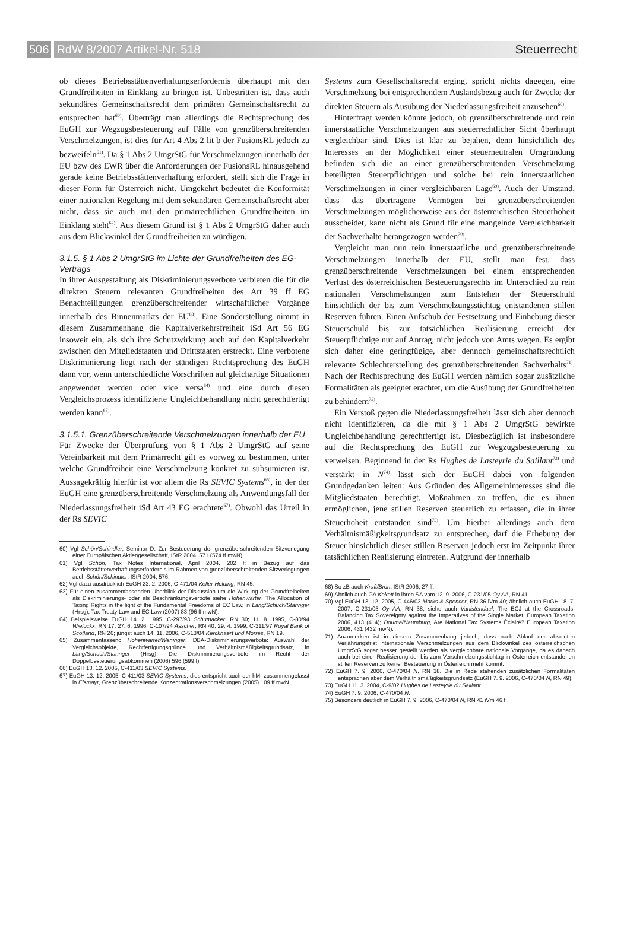506 RdW 8/2007 Artikel-Nr. 518 Steuerrecht
ob dieses Betriebsstättenverhaftungserfordernis überhaupt mit den Grundfreiheiten in Einklang zu bringen ist. Unbestritten ist, dass auch sekundäres Gemeinschaftsrecht dem primären Gemeinschaftsrecht zu entsprechen hat<sup>60)</sup>. Überträgt man allerdings die Rechtsprechung des EuGH zur Wegzugsbesteuerung auf Fälle von grenzüberschreitenden Verschmelzungen, ist dies für Art 4 Abs 2 lit b der FusionsRL jedoch zu bezweifeln<sup>61)</sup>. Da § 1 Abs 2 UmgrStG für Verschmelzungen innerhalb der EU bzw des EWR über die Anforderungen der FusionsRL hinausgehend gerade keine Betriebsstättenverhaftung erfordert, stellt sich die Frage in dieser Form für Österreich nicht. Umgekehrt bedeutet die Konformität einer nationalen Regelung mit dem sekundären Gemeinschaftsrecht aber nicht, dass sie auch mit den primärrechtlichen Grundfreiheiten im Einklang steht<sup>62)</sup>. Aus diesem Grund ist § 1 Abs 2 UmgrStG daher auch aus dem Blickwinkel der Grundfreiheiten zu würdigen.
3.1.5. § 1 Abs 2 UmgrStG im Lichte der Grundfreiheiten des EG-Vertrags
In ihrer Ausgestaltung als Diskriminierungsverbote verbieten die für die direkten Steuern relevanten Grundfreiheiten des Art 39 ff EG Benachteiligungen grenzüberschreitender wirtschaftlicher Vorgänge innerhalb des Binnenmarkts der EU<sup>63)</sup>. Eine Sonderstellung nimmt in diesem Zusammenhang die Kapitalverkehrsfreiheit iSd Art 56 EG insoweit ein, als sich ihre Schutzwirkung auch auf den Kapitalverkehr zwischen den Mitgliedstaaten und Drittstaaten erstreckt. Eine verbotene Diskriminierung liegt nach der ständigen Rechtsprechung des EuGH dann vor, wenn unterschiedliche Vorschriften auf gleichartige Situationen angewendet werden oder vice versa<sup>64)</sup> und eine durch diesen Vergleichsprozess identifizierte Ungleichbehandlung nicht gerechtfertigt werden kann<sup>65)</sup>.
3.1.5.1. Grenzüberschreitende Verschmelzungen innerhalb der EU
Für Zwecke der Überprüfung von § 1 Abs 2 UmgrStG auf seine Vereinbarkeit mit dem Primärrecht gilt es vorweg zu bestimmen, unter welche Grundfreiheit eine Verschmelzung konkret zu subsumieren ist. Aussagekräftig hierfür ist vor allem die Rs SEVIC Systems<sup>66)</sup>, in der der EuGH eine grenzüberschreitende Verschmelzung als Anwendungsfall der Niederlassungsfreiheit iSd Art 43 EG erachtete<sup>67)</sup>. Obwohl das Urteil in der Rs SEVIC
60) Vgl Schön/Schindler, Seminar D: Zur Besteuerung der grenzüberschreitenden Sitzverlegung einer Europäischen Aktiengesellschaft, IStR 2004, 571 (574 ff mwN).
61) Vgl Schön, Tax Notes International, April 2004, 202 f; in Bezug auf das Betriebsstättenverhaftungserfordernis im Rahmen von grenzüberschreitenden Sitzverlegungen auch Schön/Schindler, IStR 2004, 576.
62) Vgl dazu ausdrücklich EuGH 23. 2. 2006, C-471/04 Keller Holding, RN 45.
63) Für einen zusammenfassenden Überblick der Diskussion um die Wirkung der Grundfreiheiten als Diskriminierungs- oder als Beschränkungsverbote siehe Hohenwarter, The Allocation of Taxing Rights in the light of the Fundamental Freedoms of EC Law, in Lang/Schuch/Staringer (Hrsg), Tax Treaty Law and EC Law (2007) 83 (96 ff mwN).
64) Beispielsweise EuGH 14. 2. 1995, C-297/93 Schumacker, RN 30; 11. 8. 1995, C-80/94 Wielockx, RN 17; 27. 6. 1996, C-107/94 Asscher, RN 40; 29. 4. 1999, C-311/97 Royal Bank of Scotland, RN 26; jüngst auch 14. 11. 2006, C-513/04 Kerckhaert und Morres, RN 19.
65) Zusammenfassend Hohenwarter/Weninger, DBA-Diskriminierungsverbote: Auswahl der Vergleichsobjekte, Rechtfertigungsgründe und Verhältnismäßigkeitsgrundsatz, in Lang/Schuch/Staringer (Hrsg), Die Diskriminierungsverbote im Recht der Doppelbesteuerungsabkommen (2006) 596 (599 f).
66) EuGH 13. 12. 2005, C-411/03 SEVIC Systems.
67) EuGH 13. 12. 2005, C-411/03 SEVIC Systems; dies entspricht auch der hM, zusammengefasst in Eismayr, Grenzüberschreitende Konzentrationsverschmelzungen (2005) 109 ff mwN.
Systems zum Gesellschaftsrecht erging, spricht nichts dagegen, eine Verschmelzung bei entsprechendem Auslandsbezug auch für Zwecke der direkten Steuern als Ausübung der Niederlassungsfreiheit anzusehen<sup>68)</sup>.
Hinterfragt werden könnte jedoch, ob grenzüberschreitende und rein innerstaatliche Verschmelzungen aus steuerrechtlicher Sicht überhaupt vergleichbar sind. Dies ist klar zu bejahen, denn hinsichtlich des Interesses an der Möglichkeit einer steuerneutralen Umgründung befinden sich die an einer grenzüberschreitenden Verschmelzung beteiligten Steuerpflichtigen und solche bei rein innerstaatlichen Verschmelzungen in einer vergleichbaren Lage<sup>69)</sup>. Auch der Umstand, dass das übertragene Vermögen bei grenzüberschreitenden Verschmelzungen möglicherweise aus der österreichischen Steuerhoheit ausscheidet, kann nicht als Grund für eine mangelnde Vergleichbarkeit der Sachverhalte herangezogen werden<sup>70)</sup>.
Vergleicht man nun rein innerstaatliche und grenzüberschreitende Verschmelzungen innerhalb der EU, stellt man fest, dass grenzüberschreitende Verschmelzungen bei einem entsprechenden Verlust des österreichischen Besteuerungsrechts im Unterschied zu rein nationalen Verschmelzungen zum Entstehen der Steuerschuld hinsichtlich der bis zum Verschmelzungsstichtag entstandenen stillen Reserven führen. Einen Aufschub der Festsetzung und Einhebung dieser Steuerschuld bis zur tatsächlichen Realisierung erreicht der Steuerpflichtige nur auf Antrag, nicht jedoch von Amts wegen. Es ergibt sich daher eine geringfügige, aber dennoch gemeinschaftsrechtlich relevante Schlechterstellung des grenzüberschreitenden Sachverhalts<sup>71)</sup>. Nach der Rechtsprechung des EuGH werden nämlich sogar zusätzliche Formalitäten als geeignet erachtet, um die Ausübung der Grundfreiheiten zu behindern<sup>72)</sup>.
Ein Verstoß gegen die Niederlassungsfreiheit lässt sich aber dennoch nicht identifizieren, da die mit § 1 Abs 2 UmgrStG bewirkte Ungleichbehandlung gerechtfertigt ist. Diesbezüglich ist insbesondere auf die Rechtsprechung des EuGH zur Wegzugsbesteuerung zu verweisen. Beginnend in der Rs Hughes de Lasteyrie du Saillant<sup>73)</sup> und verstärkt in N<sup>74)</sup> lässt sich der EuGH dabei von folgenden Grundgedanken leiten: Aus Gründen des Allgemeininteresses sind die Mitgliedstaaten berechtigt, Maßnahmen zu treffen, die es ihnen ermöglichen, jene stillen Reserven steuerlich zu erfassen, die in ihrer Steuerhoheit entstanden sind<sup>75)</sup>. Um hierbei allerdings auch dem Verhältnismäßigkeitsgrundsatz zu entsprechen, darf die Erhebung der Steuer hinsichtlich dieser stillen Reserven jedoch erst im Zeitpunkt ihrer tatsächlichen Realisierung eintreten. Aufgrund der innerhalb
68) So zB auch Kraft/Bron, IStR 2006, 27 ff.
69) Ähnlich auch GA Kokott in ihren SA vom 12. 9. 2006, C-231/05 Oy AA, RN 41.
70) Vgl EuGH 13. 12. 2005, C-446/03 Marks & Spencer, RN 36 iVm 40; ähnlich auch EuGH 18. 7. 2007, C-231/05 Oy AA, RN 38; siehe auch Vanistendael, The ECJ at the Crossroads: Balancing Tax Sovereignty against the Imperatives of the Single Market, European Taxation 2006, 413 (414); Douma/Naumburg, Are National Tax Systems Éclairé? European Taxation 2006, 431 (432 mwN).
71) Anzumerken ist in diesem Zusammenhang jedoch, dass nach Ablauf der absoluten Verjährungsfrist internationale Verschmelzungen aus dem Blickwinkel des österreichschen UmgrStG sogar besser gestellt werden als vergleichbare nationale Vorgänge, da es danach auch bei einer Realisierung der bis zum Verschmelzungsstichtag in Österreich entstandenen stillen Reserven zu keiner Besteuerung in Österreich mehr kommt.
72) EuGH 7. 9. 2006, C-470/04 N, RN 38. Die in Rede stehenden zusätzlichen Formalitäten entsprachen aber dem Verhältnismäßigkeitsgrundsatz (EuGH 7. 9. 2006, C-470/04 N, RN 49).
73) EuGH 11. 3. 2004, C-9/02 Hughes de Lasteyrie du Saillant.
74) EuGH 7. 9. 2006, C-470/04 N.
75) Besonders deutlich in EuGH 7. 9. 2006, C-470/04 N, RN 41 iVm 46 f.